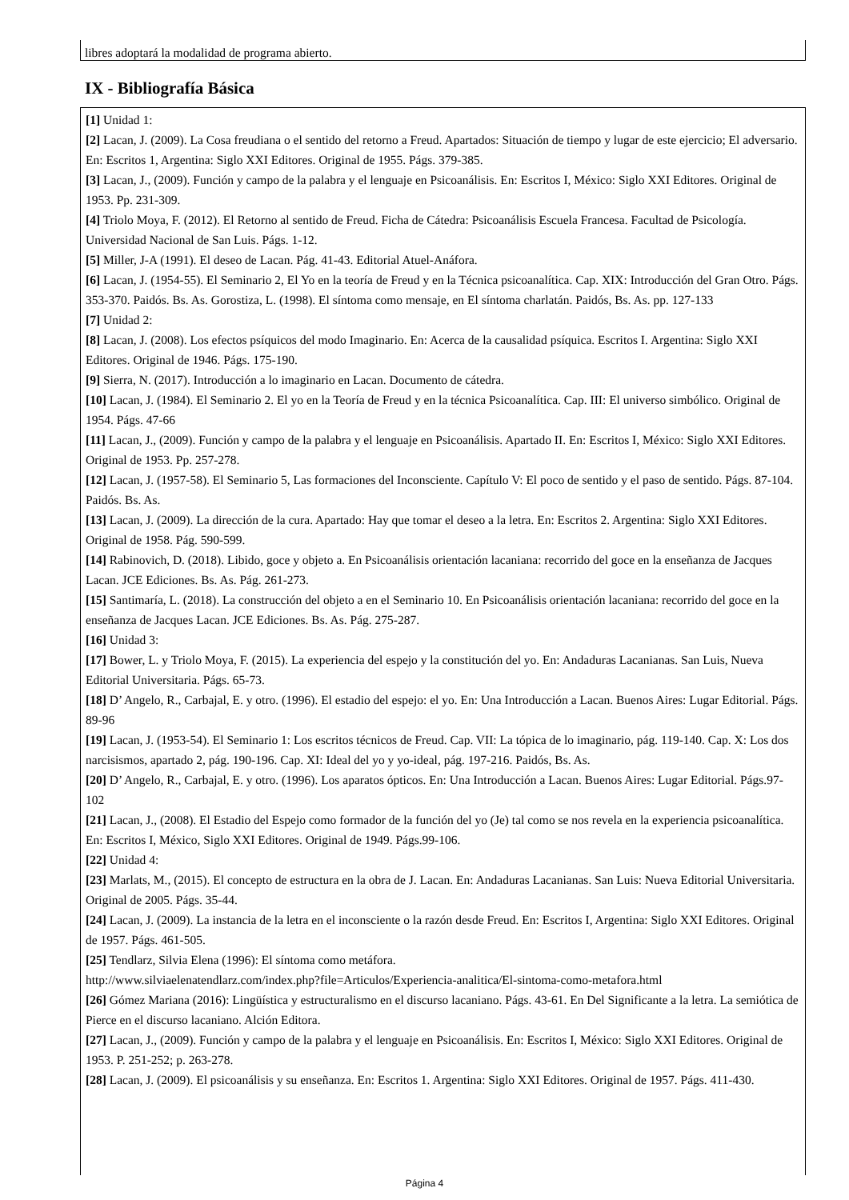libres adoptará la modalidad de programa abierto.
IX - Bibliografía Básica
[1] Unidad 1:
[2] Lacan, J. (2009). La Cosa freudiana o el sentido del retorno a Freud. Apartados: Situación de tiempo y lugar de este ejercicio; El adversario. En: Escritos 1, Argentina: Siglo XXI Editores. Original de 1955. Págs. 379-385.
[3] Lacan, J., (2009). Función y campo de la palabra y el lenguaje en Psicoanálisis. En: Escritos I, México: Siglo XXI Editores. Original de 1953. Pp. 231-309.
[4] Triolo Moya, F. (2012). El Retorno al sentido de Freud. Ficha de Cátedra: Psicoanálisis Escuela Francesa. Facultad de Psicología. Universidad Nacional de San Luis. Págs. 1-12.
[5] Miller, J-A (1991). El deseo de Lacan. Pág. 41-43. Editorial Atuel-Anáfora.
[6] Lacan, J. (1954-55). El Seminario 2, El Yo en la teoría de Freud y en la Técnica psicoanalítica. Cap. XIX: Introducción del Gran Otro. Págs. 353-370. Paidós. Bs. As. Gorostiza, L. (1998). El síntoma como mensaje, en El síntoma charlatán. Paidós, Bs. As. pp. 127-133
[7] Unidad 2:
[8] Lacan, J. (2008). Los efectos psíquicos del modo Imaginario. En: Acerca de la causalidad psíquica. Escritos I. Argentina: Siglo XXI Editores. Original de 1946. Págs. 175-190.
[9] Sierra, N. (2017). Introducción a lo imaginario en Lacan. Documento de cátedra.
[10] Lacan, J. (1984). El Seminario 2. El yo en la Teoría de Freud y en la técnica Psicoanalítica. Cap. III: El universo simbólico. Original de 1954. Págs. 47-66
[11] Lacan, J., (2009). Función y campo de la palabra y el lenguaje en Psicoanálisis. Apartado II. En: Escritos I, México: Siglo XXI Editores. Original de 1953. Pp. 257-278.
[12] Lacan, J. (1957-58). El Seminario 5, Las formaciones del Inconsciente. Capítulo V: El poco de sentido y el paso de sentido. Págs. 87-104. Paidós. Bs. As.
[13] Lacan, J. (2009). La dirección de la cura. Apartado: Hay que tomar el deseo a la letra. En: Escritos 2. Argentina: Siglo XXI Editores. Original de 1958. Pág. 590-599.
[14] Rabinovich, D. (2018). Libido, goce y objeto a. En Psicoanálisis orientación lacaniana: recorrido del goce en la enseñanza de Jacques Lacan. JCE Ediciones. Bs. As. Pág. 261-273.
[15] Santimaría, L. (2018). La construcción del objeto a en el Seminario 10. En Psicoanálisis orientación lacaniana: recorrido del goce en la enseñanza de Jacques Lacan. JCE Ediciones. Bs. As. Pág. 275-287.
[16] Unidad 3:
[17] Bower, L. y Triolo Moya, F. (2015). La experiencia del espejo y la constitución del yo. En: Andaduras Lacanianas. San Luis, Nueva Editorial Universitaria. Págs. 65-73.
[18] D’ Angelo, R., Carbajal, E. y otro. (1996). El estadio del espejo: el yo. En: Una Introducción a Lacan. Buenos Aires: Lugar Editorial. Págs. 89-96
[19] Lacan, J. (1953-54). El Seminario 1: Los escritos técnicos de Freud. Cap. VII: La tópica de lo imaginario, pág. 119-140. Cap. X: Los dos narcisismos, apartado 2, pág. 190-196. Cap. XI: Ideal del yo y yo-ideal, pág. 197-216. Paidós, Bs. As.
[20] D’ Angelo, R., Carbajal, E. y otro. (1996). Los aparatos ópticos. En: Una Introducción a Lacan. Buenos Aires: Lugar Editorial. Págs.97-102
[21] Lacan, J., (2008). El Estadio del Espejo como formador de la función del yo (Je) tal como se nos revela en la experiencia psicoanalítica. En: Escritos I, México, Siglo XXI Editores. Original de 1949. Págs.99-106.
[22] Unidad 4:
[23] Marlats, M., (2015). El concepto de estructura en la obra de J. Lacan. En: Andaduras Lacanianas. San Luis: Nueva Editorial Universitaria. Original de 2005. Págs. 35-44.
[24] Lacan, J. (2009). La instancia de la letra en el inconsciente o la razón desde Freud. En: Escritos I, Argentina: Siglo XXI Editores. Original de 1957. Págs. 461-505.
[25] Tendlarz, Silvia Elena (1996): El síntoma como metáfora.
http://www.silviaelenatendlarz.com/index.php?file=Articulos/Experiencia-analitica/El-sintoma-como-metafora.html
[26] Gómez Mariana (2016): Lingüística y estructuralismo en el discurso lacaniano. Págs. 43-61. En Del Significante a la letra. La semiótica de Pierce en el discurso lacaniano. Alción Editora.
[27] Lacan, J., (2009). Función y campo de la palabra y el lenguaje en Psicoanálisis. En: Escritos I, México: Siglo XXI Editores. Original de 1953. P. 251-252; p. 263-278.
[28] Lacan, J. (2009). El psicoanálisis y su enseñanza. En: Escritos 1. Argentina: Siglo XXI Editores. Original de 1957. Págs. 411-430.
Página 4